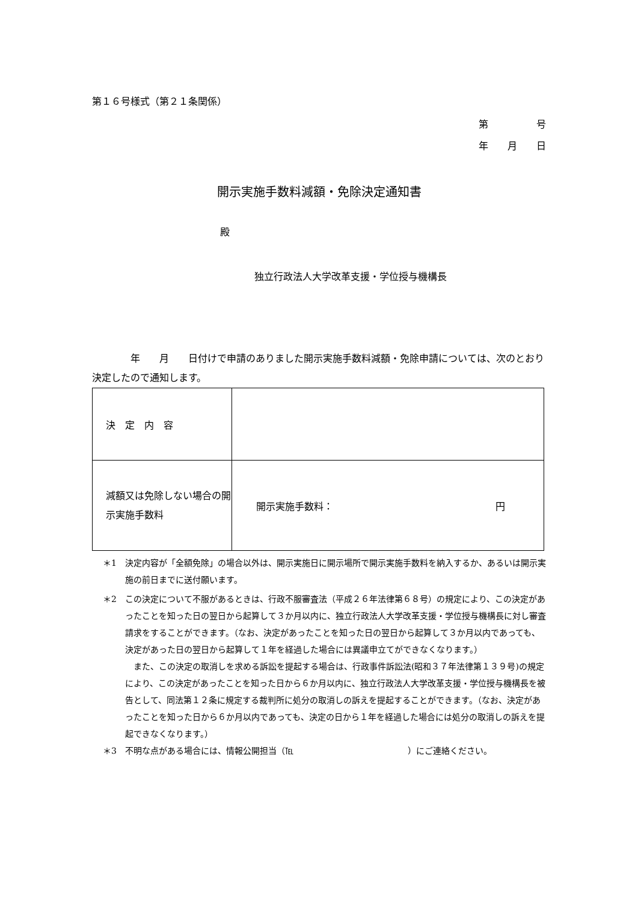第１６号様式（第２１条関係）
第　　　　　号
年　　月　　日
開示実施手数料減額・免除決定通知書
殿
独立行政法人大学改革支援・学位授与機構長
　　　　年　　月　　日付けで申請のありました開示実施手数料減額・免除申請については、次のとおり決定したので通知します。
| 決 定 内 容 | |
| 減額又は免除しない場合の開示実施手数料 | 開示実施手数料： 円 |
＊1　決定内容が「全額免除」の場合以外は、開示実施日に開示場所で開示実施手数料を納入するか、あるいは開示実施の前日までに送付願います。
＊2　この決定について不服があるときは、行政不服審査法（平成２６年法律第６８号）の規定により、この決定があったことを知った日の翌日から起算して３か月以内に、独立行政法人大学改革支援・学位授与機構長に対し審査請求をすることができます。（なお、決定があったことを知った日の翌日から起算して３か月以内であっても、決定があった日の翌日から起算して１年を経過した場合には異議申立てができなくなります。）
　また、この決定の取消しを求める訴訟を提起する場合は、行政事件訴訟法(昭和３７年法律第１３９号)の規定により、この決定があったことを知った日から６か月以内に、独立行政法人大学改革支援・学位授与機構長を被告として、同法第１２条に規定する裁判所に処分の取消しの訴えを提起することができます。（なお、決定があったことを知った日から６か月以内であっても、決定の日から１年を経過した場合には処分の取消しの訴えを提起できなくなります。）
＊3　不明な点がある場合には、情報公開担当（℡ ）にご連絡ください。